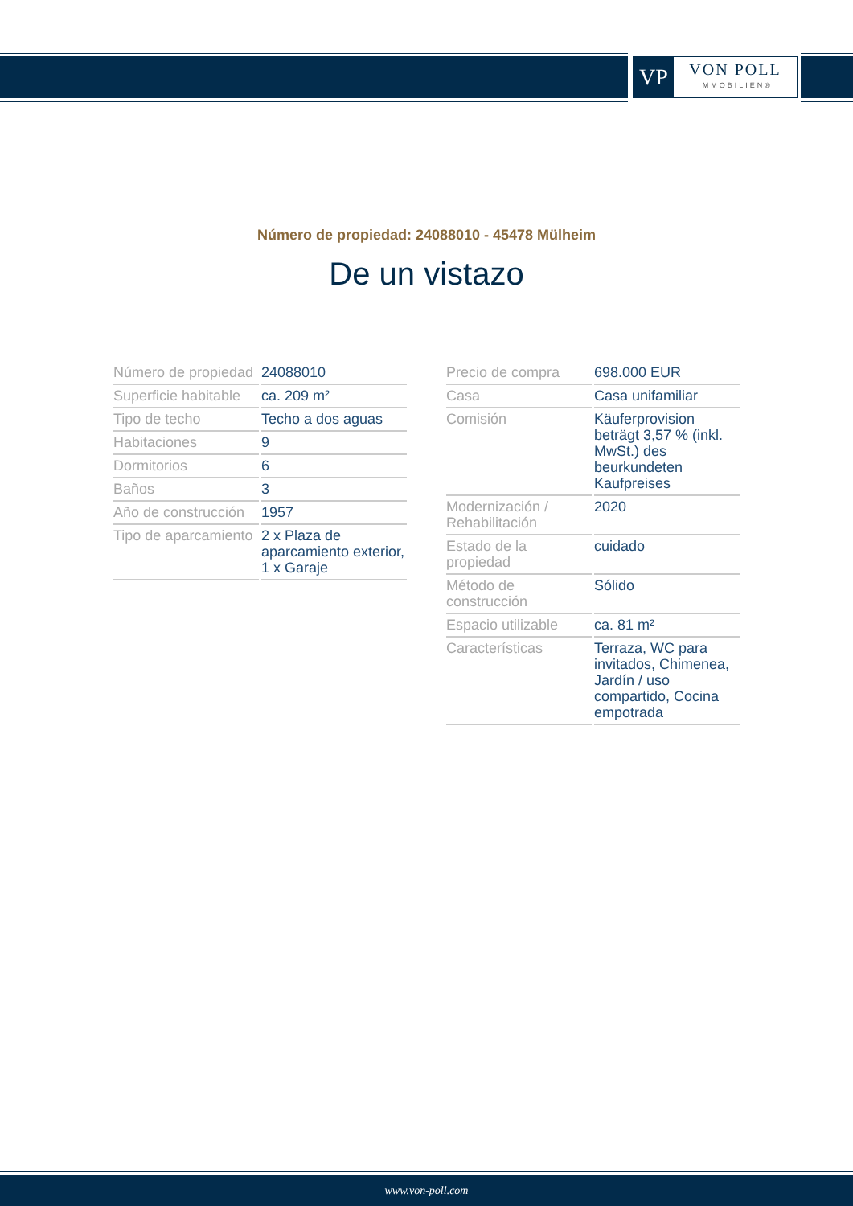VP
VON POLL
IMMOBILIEN®
Número de propiedad: 24088010 - 45478 Mülheim
De un vistazo
| Número de propiedad | 24088010 |
| Superficie habitable | ca. 209 m² |
| Tipo de techo | Techo a dos aguas |
| Habitaciones | 9 |
| Dormitorios | 6 |
| Baños | 3 |
| Año de construcción | 1957 |
| Tipo de aparcamiento | 2 x Plaza de aparcamiento exterior, 1 x Garaje |
| Precio de compra | 698.000 EUR |
| Casa | Casa unifamiliar |
| Comisión | Käuferprovision beträgt 3,57 % (inkl. MwSt.) des beurkundeten Kaufpreises |
| Modernización / Rehabilitación | 2020 |
| Estado de la propiedad | cuidado |
| Método de construcción | Sólido |
| Espacio utilizable | ca. 81 m² |
| Características | Terraza, WC para invitados, Chimenea, Jardín / uso compartido, Cocina empotrada |
www.von-poll.com